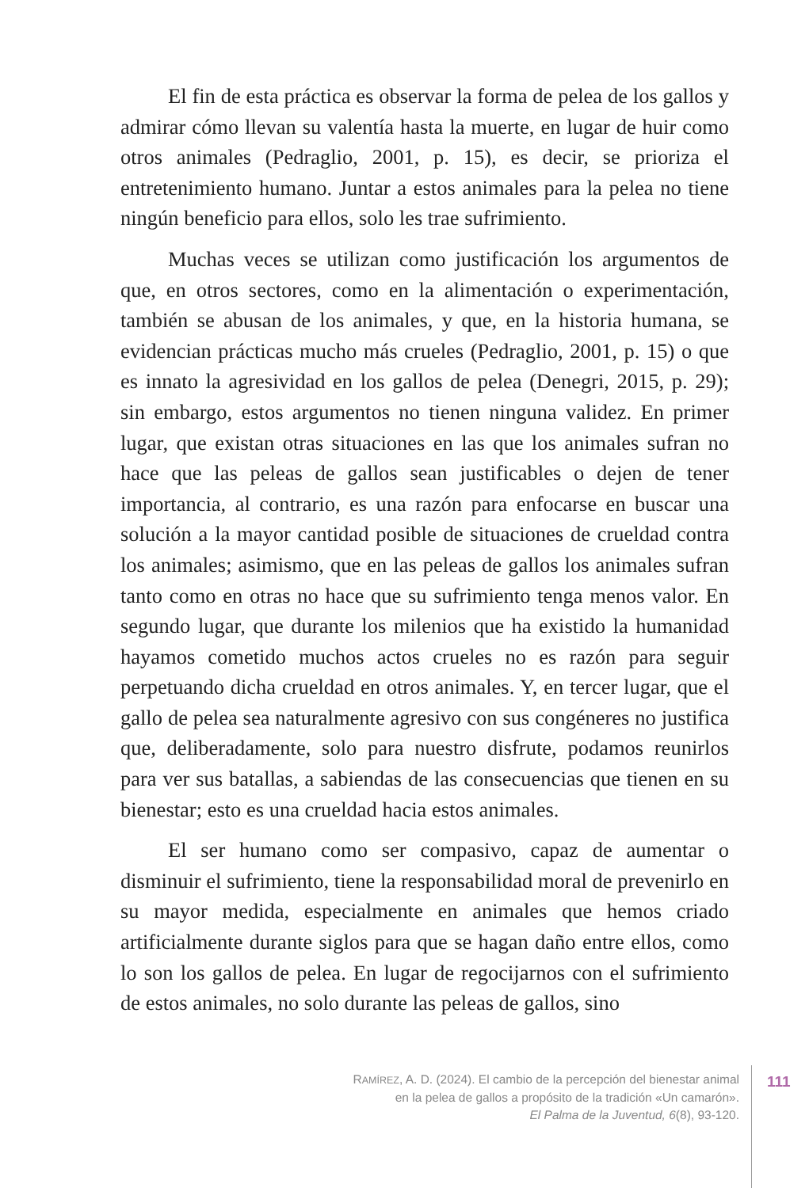El fin de esta práctica es observar la forma de pelea de los gallos y admirar cómo llevan su valentía hasta la muerte, en lugar de huir como otros animales (Pedraglio, 2001, p. 15), es decir, se prioriza el entretenimiento humano. Juntar a estos animales para la pelea no tiene ningún beneficio para ellos, solo les trae sufrimiento.
Muchas veces se utilizan como justificación los argumentos de que, en otros sectores, como en la alimentación o experimentación, también se abusan de los animales, y que, en la historia humana, se evidencian prácticas mucho más crueles (Pedraglio, 2001, p. 15) o que es innato la agresividad en los gallos de pelea (Denegri, 2015, p. 29); sin embargo, estos argumentos no tienen ninguna validez. En primer lugar, que existan otras situaciones en las que los animales sufran no hace que las peleas de gallos sean justificables o dejen de tener importancia, al contrario, es una razón para enfocarse en buscar una solución a la mayor cantidad posible de situaciones de crueldad contra los animales; asimismo, que en las peleas de gallos los animales sufran tanto como en otras no hace que su sufrimiento tenga menos valor. En segundo lugar, que durante los milenios que ha existido la humanidad hayamos cometido muchos actos crueles no es razón para seguir perpetuando dicha crueldad en otros animales. Y, en tercer lugar, que el gallo de pelea sea naturalmente agresivo con sus congéneres no justifica que, deliberadamente, solo para nuestro disfrute, podamos reunirlos para ver sus batallas, a sabiendas de las consecuencias que tienen en su bienestar; esto es una crueldad hacia estos animales.
El ser humano como ser compasivo, capaz de aumentar o disminuir el sufrimiento, tiene la responsabilidad moral de prevenirlo en su mayor medida, especialmente en animales que hemos criado artificialmente durante siglos para que se hagan daño entre ellos, como lo son los gallos de pelea. En lugar de regocijarnos con el sufrimiento de estos animales, no solo durante las peleas de gallos, sino
RAMÍREZ, A. D. (2024). El cambio de la percepción del bienestar animal
en la pelea de gallos a propósito de la tradición «Un camarón».
El Palma de la Juventud, 6(8), 93-120.
111